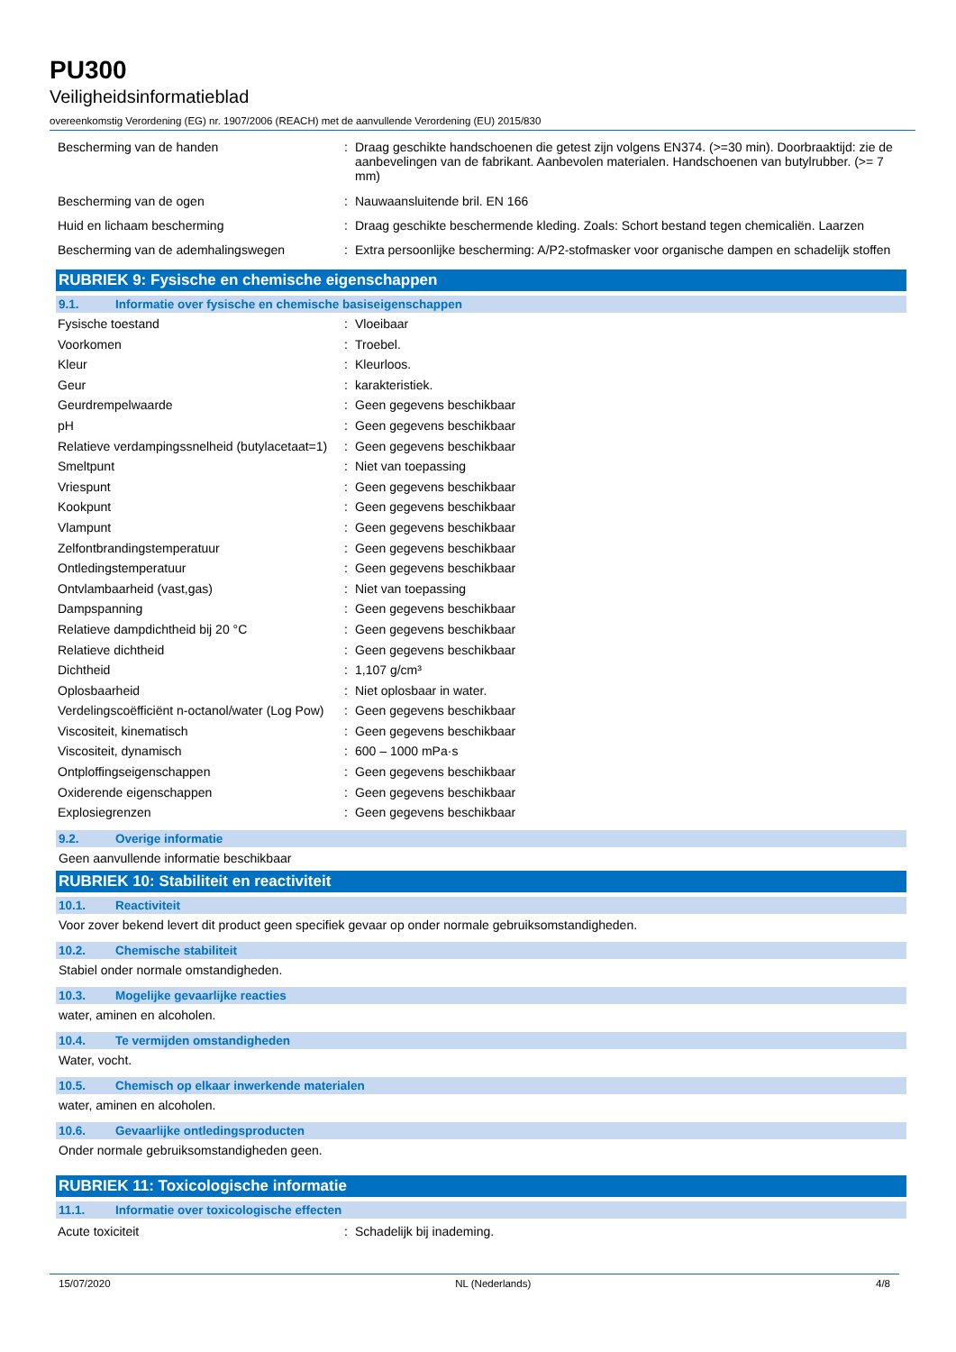PU300
Veiligheidsinformatieblad
overeenkomstig Verordening (EG) nr. 1907/2006 (REACH) met de aanvullende Verordening (EU) 2015/830
| Bescherming van de handen | : | Draag geschikte handschoenen die getest zijn volgens EN374. (>=30 min). Doorbraaktijd: zie de aanbevelingen van de fabrikant. Aanbevolen materialen. Handschoenen van butylrubber. (>= 7 mm) |
| Bescherming van de ogen | : | Nauwaansluitende bril. EN 166 |
| Huid en lichaam bescherming | : | Draag geschikte beschermende kleding. Zoals: Schort bestand tegen chemicaliën. Laarzen |
| Bescherming van de ademhalingswegen | : | Extra persoonlijke bescherming: A/P2-stofmasker voor organische dampen en schadelijk stoffen |
RUBRIEK 9: Fysische en chemische eigenschappen
9.1. Informatie over fysische en chemische basiseigenschappen
| Fysische toestand | : | Vloeibaar |
| Voorkomen | : | Troebel. |
| Kleur | : | Kleurloos. |
| Geur | : | karakteristiek. |
| Geurdrempelwaarde | : | Geen gegevens beschikbaar |
| pH | : | Geen gegevens beschikbaar |
| Relatieve verdampingssnelheid (butylacetaat=1) | : | Geen gegevens beschikbaar |
| Smeltpunt | : | Niet van toepassing |
| Vriespunt | : | Geen gegevens beschikbaar |
| Kookpunt | : | Geen gegevens beschikbaar |
| Vlampunt | : | Geen gegevens beschikbaar |
| Zelfontbrandingstemperatuur | : | Geen gegevens beschikbaar |
| Ontledingstemperatuur | : | Geen gegevens beschikbaar |
| Ontvlambaarheid (vast,gas) | : | Niet van toepassing |
| Dampspanning | : | Geen gegevens beschikbaar |
| Relatieve dampdichtheid bij 20 °C | : | Geen gegevens beschikbaar |
| Relatieve dichtheid | : | Geen gegevens beschikbaar |
| Dichtheid | : | 1,107 g/cm³ |
| Oplosbaarheid | : | Niet oplosbaar in water. |
| Verdelingscoëfficiënt n-octanol/water (Log Pow) | : | Geen gegevens beschikbaar |
| Viscositeit, kinematisch | : | Geen gegevens beschikbaar |
| Viscositeit, dynamisch | : | 600 – 1000 mPa·s |
| Ontploffingseigenschappen | : | Geen gegevens beschikbaar |
| Oxiderende eigenschappen | : | Geen gegevens beschikbaar |
| Explosiegrenzen | : | Geen gegevens beschikbaar |
9.2. Overige informatie
Geen aanvullende informatie beschikbaar
RUBRIEK 10: Stabiliteit en reactiviteit
10.1. Reactiviteit
Voor zover bekend levert dit product geen specifiek gevaar op onder normale gebruiksomstandigheden.
10.2. Chemische stabiliteit
Stabiel onder normale omstandigheden.
10.3. Mogelijke gevaarlijke reacties
water, aminen en alcoholen.
10.4. Te vermijden omstandigheden
Water, vocht.
10.5. Chemisch op elkaar inwerkende materialen
water, aminen en alcoholen.
10.6. Gevaarlijke ontledingsproducten
Onder normale gebruiksomstandigheden geen.
RUBRIEK 11: Toxicologische informatie
11.1. Informatie over toxicologische effecten
| Acute toxiciteit | : | Schadelijk bij inademing. |
15/07/2020 NL (Nederlands) 4/8